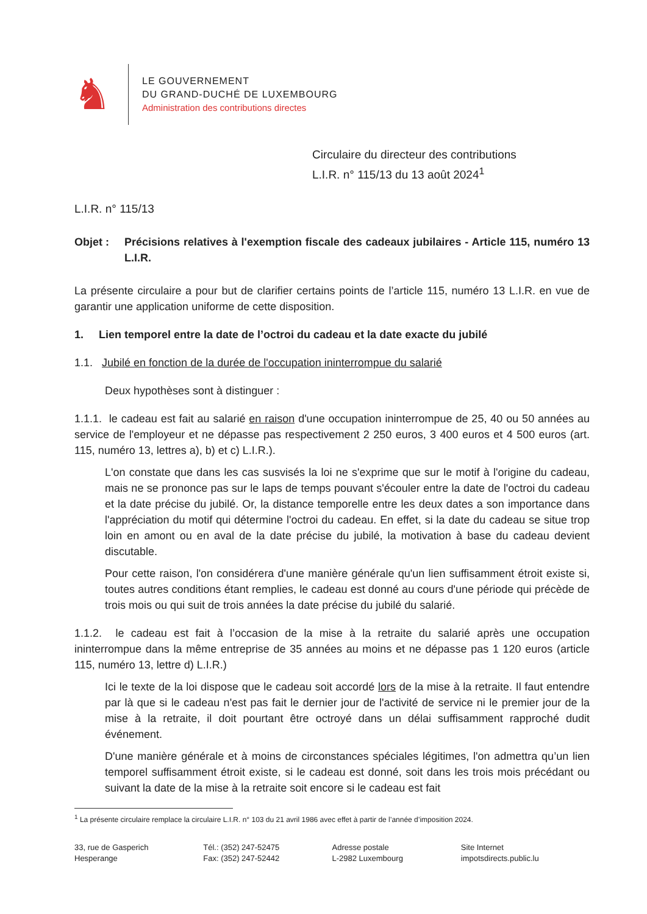♞
LE GOUVERNEMENT
DU GRAND-DUCHÉ DE LUXEMBOURG
Administration des contributions directes
Circulaire du directeur des contributions
L.I.R. n° 115/13 du 13 août 2024<sup>1</sup>
L.I.R. n° 115/13
Objet : Précisions relatives à l'exemption fiscale des cadeaux jubilaires - Article 115, numéro 13 L.I.R.
La présente circulaire a pour but de clarifier certains points de l’article 115, numéro 13 L.I.R. en vue de garantir une application uniforme de cette disposition.
1. Lien temporel entre la date de l’octroi du cadeau et la date exacte du jubilé
1.1. Jubilé en fonction de la durée de l'occupation ininterrompue du salarié
Deux hypothèses sont à distinguer :
1.1.1. le cadeau est fait au salarié en raison d'une occupation ininterrompue de 25, 40 ou 50 années au service de l'employeur et ne dépasse pas respectivement 2 250 euros, 3 400 euros et 4 500 euros (art. 115, numéro 13, lettres a), b) et c) L.I.R.).
L'on constate que dans les cas susvisés la loi ne s'exprime que sur le motif à l'origine du cadeau, mais ne se prononce pas sur le laps de temps pouvant s'écouler entre la date de l'octroi du cadeau et la date précise du jubilé. Or, la distance temporelle entre les deux dates a son importance dans l'appréciation du motif qui détermine l'octroi du cadeau. En effet, si la date du cadeau se situe trop loin en amont ou en aval de la date précise du jubilé, la motivation à base du cadeau devient discutable.
Pour cette raison, l'on considérera d'une manière générale qu'un lien suffisamment étroit existe si, toutes autres conditions étant remplies, le cadeau est donné au cours d'une période qui précède de trois mois ou qui suit de trois années la date précise du jubilé du salarié.
1.1.2. le cadeau est fait à l’occasion de la mise à la retraite du salarié après une occupation ininterrompue dans la même entreprise de 35 années au moins et ne dépasse pas 1 120 euros (article 115, numéro 13, lettre d) L.I.R.)
Ici le texte de la loi dispose que le cadeau soit accordé lors de la mise à la retraite. Il faut entendre par là que si le cadeau n'est pas fait le dernier jour de l'activité de service ni le premier jour de la mise à la retraite, il doit pourtant être octroyé dans un délai suffisamment rapproché dudit événement.
D'une manière générale et à moins de circonstances spéciales légitimes, l'on admettra qu’un lien temporel suffisamment étroit existe, si le cadeau est donné, soit dans les trois mois précédant ou suivant la date de la mise à la retraite soit encore si le cadeau est fait
<sup>1</sup> La présente circulaire remplace la circulaire L.I.R. n° 103 du 21 avril 1986 avec effet à partir de l’année d’imposition 2024.
33, rue de Gasperich
Hesperange
Tél.: (352) 247-52475
Fax: (352) 247-52442
Adresse postale
L-2982 Luxembourg
Site Internet
impotsdirects.public.lu